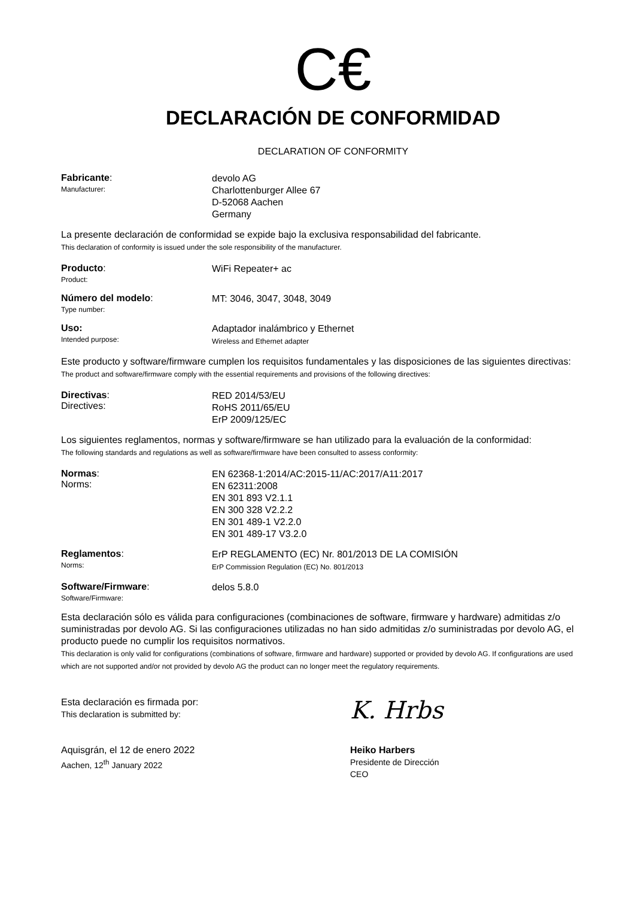C€
DECLARACIÓN DE CONFORMIDAD
DECLARATION OF CONFORMITY
Fabricante:
Manufacturer:
devolo AG
Charlottenburger Allee 67
D-52068 Aachen
Germany
La presente declaración de conformidad se expide bajo la exclusiva responsabilidad del fabricante.
This declaration of conformity is issued under the sole responsibility of the manufacturer.
Producto:
Product:
WiFi Repeater+ ac
Número del modelo:
Type number:
MT: 3046, 3047, 3048, 3049
Uso:
Intended purpose:
Adaptador inalámbrico y Ethernet
Wireless and Ethernet adapter
Este producto y software/firmware cumplen los requisitos fundamentales y las disposiciones de las siguientes directivas:
The product and software/firmware comply with the essential requirements and provisions of the following directives:
Directivas:
Directives:
RED 2014/53/EU
RoHS 2011/65/EU
ErP 2009/125/EC
Los siguientes reglamentos, normas y software/firmware se han utilizado para la evaluación de la conformidad:
The following standards and regulations as well as software/firmware have been consulted to assess conformity:
Normas:
Norms:
EN 62368-1:2014/AC:2015-11/AC:2017/A11:2017
EN 62311:2008
EN 301 893 V2.1.1
EN 300 328 V2.2.2
EN 301 489-1 V2.2.0
EN 301 489-17 V3.2.0
Reglamentos:
Norms:
ErP REGLAMENTO (EC) Nr. 801/2013 DE LA COMISIÓN
ErP Commission Regulation (EC) No. 801/2013
Software/Firmware:
Software/Firmware:
delos 5.8.0
Esta declaración sólo es válida para configuraciones (combinaciones de software, firmware y hardware) admitidas z/o suministradas por devolo AG. Si las configuraciones utilizadas no han sido admitidas z/o suministradas por devolo AG, el producto puede no cumplir los requisitos normativos.
This declaration is only valid for configurations (combinations of software, firmware and hardware) supported or provided by devolo AG. If configurations are used which are not supported and/or not provided by devolo AG the product can no longer meet the regulatory requirements.
Esta declaración es firmada por:
This declaration is submitted by:
Aquisgrán, el 12 de enero 2022
Aachen, 12<sup>th</sup> January 2022
K. Hrbs
Heiko Harbers
Presidente de Dirección
CEO